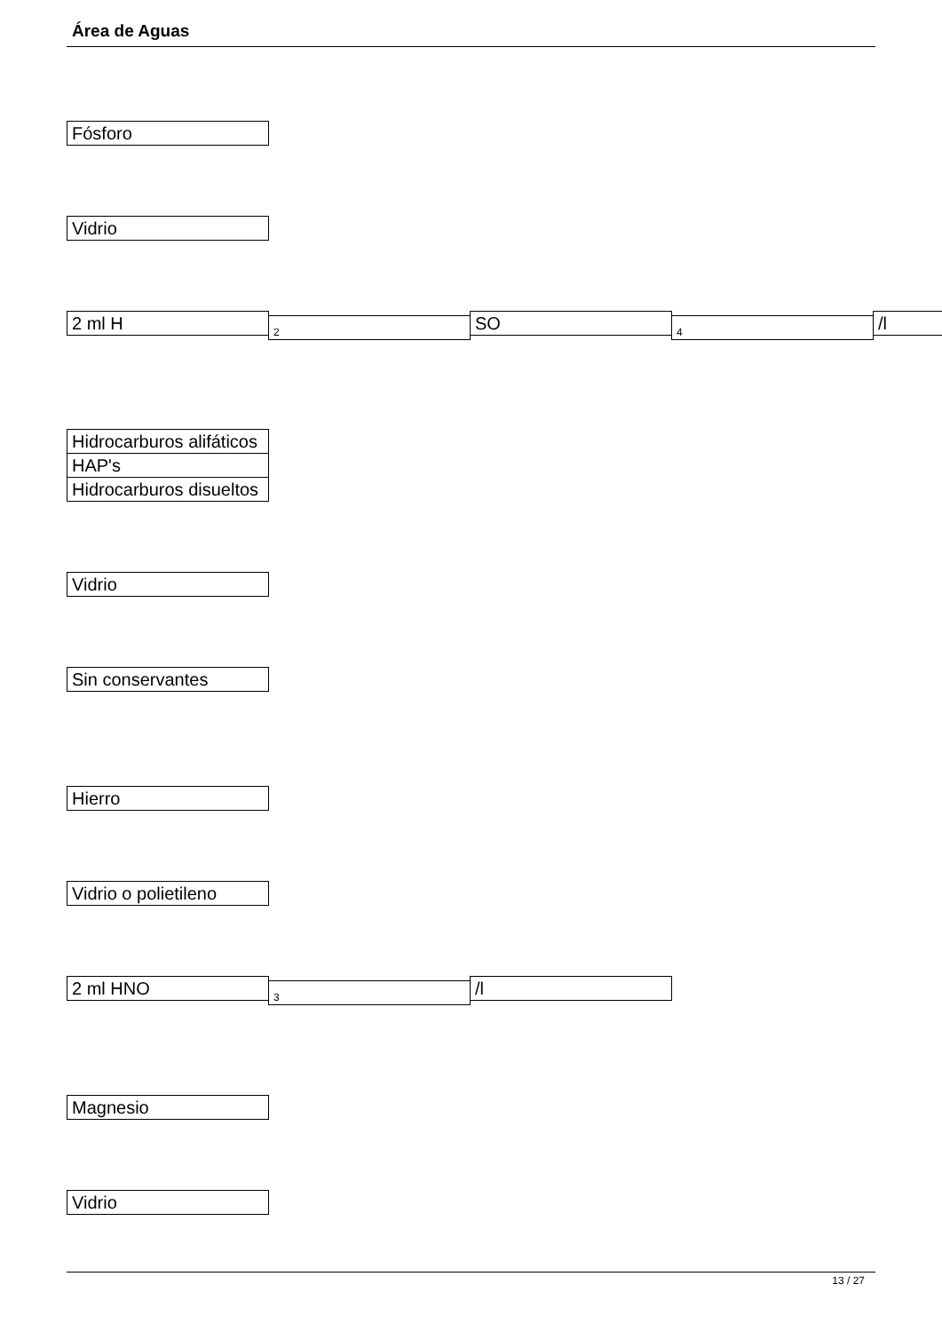Área de Aguas
Fósforo
Vidrio
2 ml H
2
SO
4
/l
Hidrocarburos alifáticos
HAP's
Hidrocarburos disueltos
Vidrio
Sin conservantes
Hierro
Vidrio o polietileno
2 ml HNO
3
/l
Magnesio
Vidrio
13 / 27